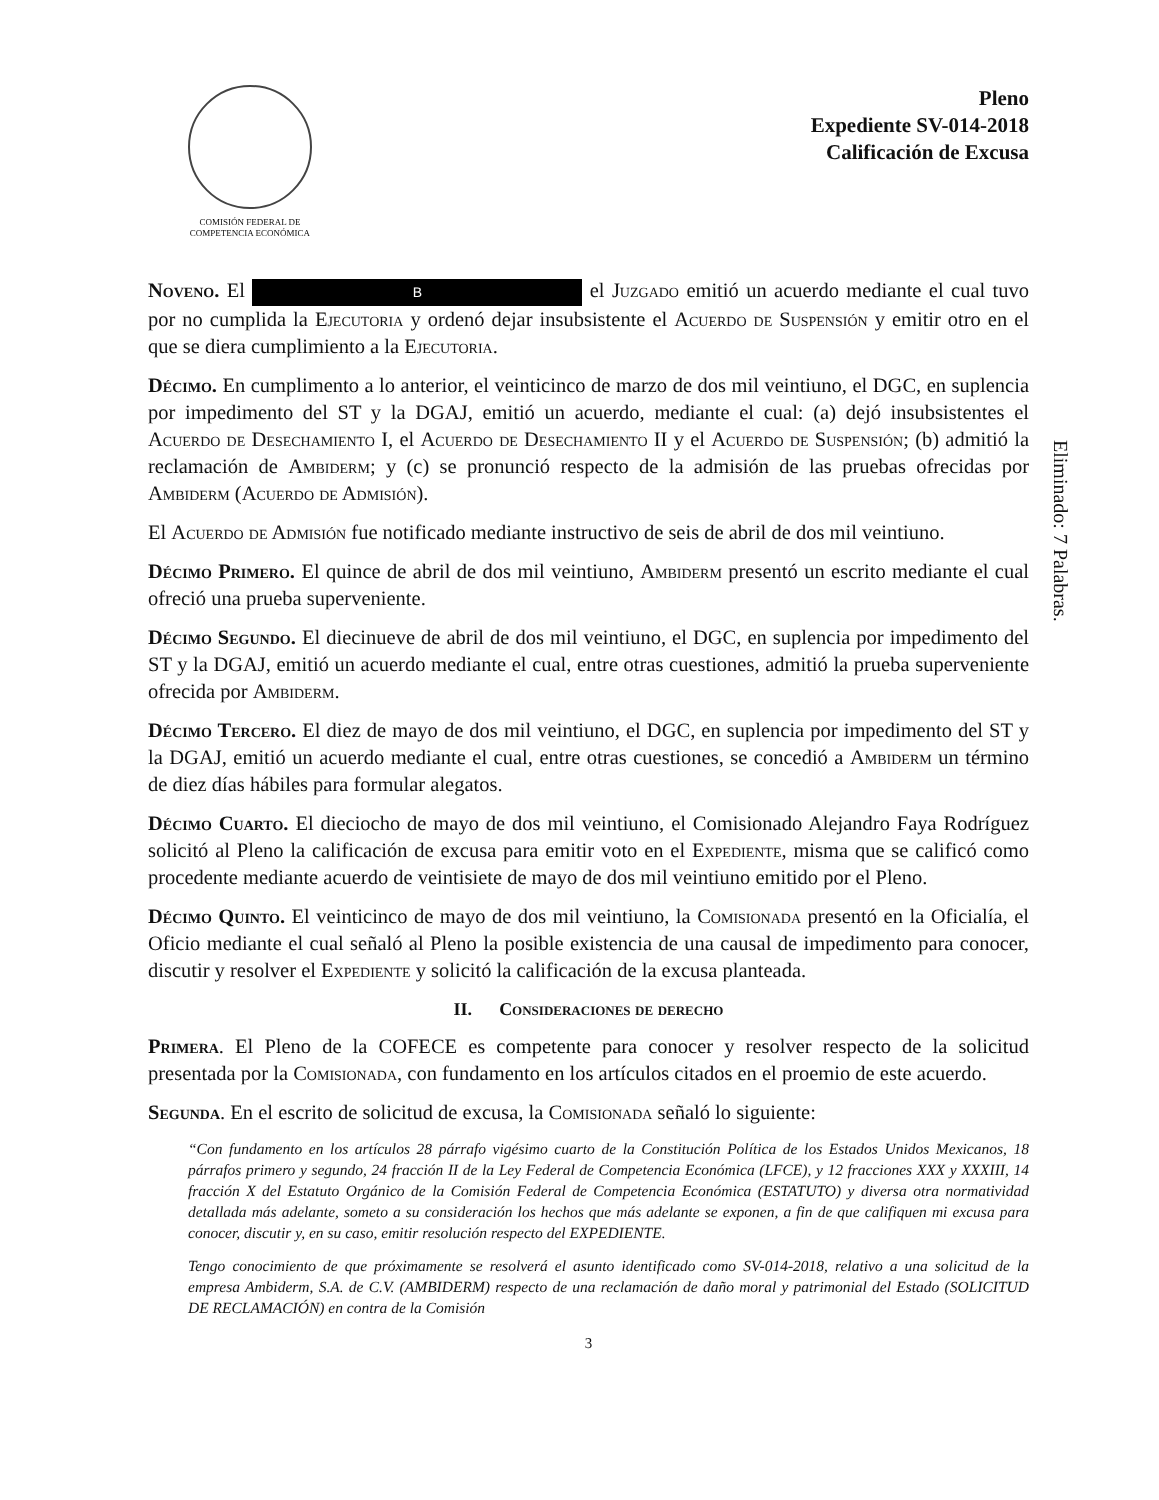COMISIÓN FEDERAL DE
COMPETENCIA ECONÓMICA
Pleno
Expediente SV-014-2018
Calificación de Excusa
Eliminado: 7 Palabras.
Noveno. El B el Juzgado emitió un acuerdo mediante el cual tuvo por no cumplida la Ejecutoria y ordenó dejar insubsistente el Acuerdo de Suspensión y emitir otro en el que se diera cumplimiento a la Ejecutoria.
Décimo. En cumplimento a lo anterior, el veinticinco de marzo de dos mil veintiuno, el DGC, en suplencia por impedimento del ST y la DGAJ, emitió un acuerdo, mediante el cual: (a) dejó insubsistentes el Acuerdo de Desechamiento I, el Acuerdo de Desechamiento II y el Acuerdo de Suspensión; (b) admitió la reclamación de Ambiderm; y (c) se pronunció respecto de la admisión de las pruebas ofrecidas por Ambiderm (Acuerdo de Admisión).
El Acuerdo de Admisión fue notificado mediante instructivo de seis de abril de dos mil veintiuno.
Décimo Primero. El quince de abril de dos mil veintiuno, Ambiderm presentó un escrito mediante el cual ofreció una prueba superveniente.
Décimo Segundo. El diecinueve de abril de dos mil veintiuno, el DGC, en suplencia por impedimento del ST y la DGAJ, emitió un acuerdo mediante el cual, entre otras cuestiones, admitió la prueba superveniente ofrecida por Ambiderm.
Décimo Tercero. El diez de mayo de dos mil veintiuno, el DGC, en suplencia por impedimento del ST y la DGAJ, emitió un acuerdo mediante el cual, entre otras cuestiones, se concedió a Ambiderm un término de diez días hábiles para formular alegatos.
Décimo Cuarto. El dieciocho de mayo de dos mil veintiuno, el Comisionado Alejandro Faya Rodríguez solicitó al Pleno la calificación de excusa para emitir voto en el Expediente, misma que se calificó como procedente mediante acuerdo de veintisiete de mayo de dos mil veintiuno emitido por el Pleno.
Décimo Quinto. El veinticinco de mayo de dos mil veintiuno, la Comisionada presentó en la Oficialía, el Oficio mediante el cual señaló al Pleno la posible existencia de una causal de impedimento para conocer, discutir y resolver el Expediente y solicitó la calificación de la excusa planteada.
II. Consideraciones de derecho
Primera. El Pleno de la COFECE es competente para conocer y resolver respecto de la solicitud presentada por la Comisionada, con fundamento en los artículos citados en el proemio de este acuerdo.
Segunda. En el escrito de solicitud de excusa, la Comisionada señaló lo siguiente:
“Con fundamento en los artículos 28 párrafo vigésimo cuarto de la Constitución Política de los Estados Unidos Mexicanos, 18 párrafos primero y segundo, 24 fracción II de la Ley Federal de Competencia Económica (LFCE), y 12 fracciones XXX y XXXIII, 14 fracción X del Estatuto Orgánico de la Comisión Federal de Competencia Económica (ESTATUTO) y diversa otra normatividad detallada más adelante, someto a su consideración los hechos que más adelante se exponen, a fin de que califiquen mi excusa para conocer, discutir y, en su caso, emitir resolución respecto del EXPEDIENTE.
Tengo conocimiento de que próximamente se resolverá el asunto identificado como SV-014-2018, relativo a una solicitud de la empresa Ambiderm, S.A. de C.V. (AMBIDERM) respecto de una reclamación de daño moral y patrimonial del Estado (SOLICITUD DE RECLAMACIÓN) en contra de la Comisión
3